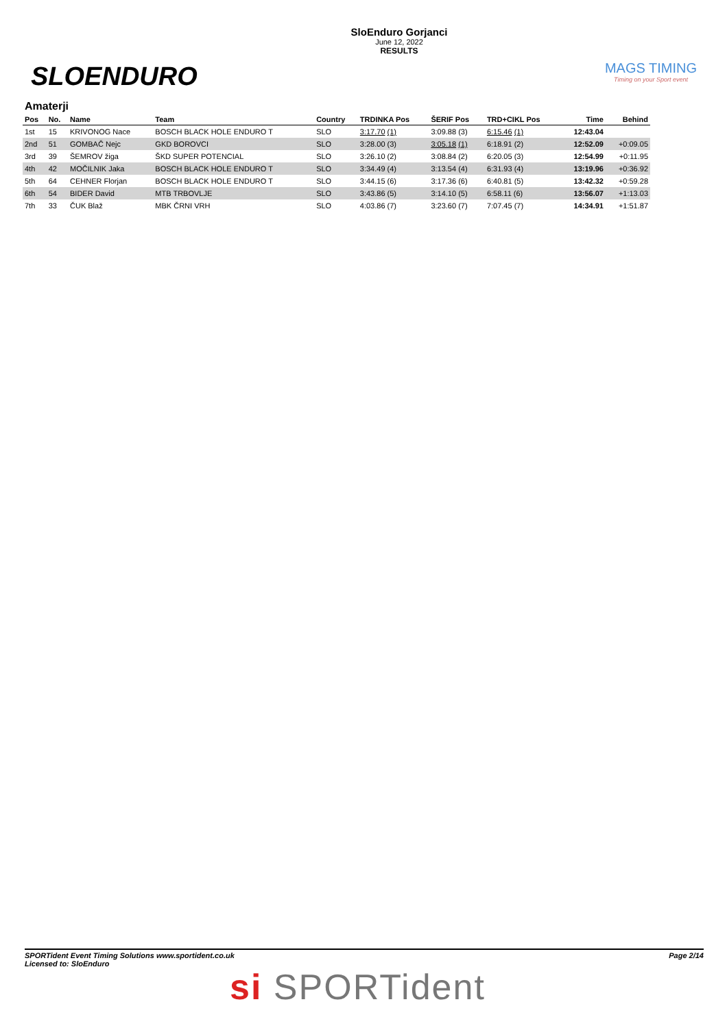SLOENDURO
SloEnduro Gorjanci
June 12, 2022
RESULTS
MAGS TIMING
Timing on your Sport event
Amaterji
| Pos | No. | Name | Team | Country | TRDINKA Pos | ŠERIF Pos | TRD+CIKL Pos | Time | Behind |
| --- | --- | --- | --- | --- | --- | --- | --- | --- | --- |
| 1st | 15 | KRIVONOG Nace | BOSCH BLACK HOLE ENDURO T | SLO | 3:17.70 (1) | 3:09.88 (3) | 6:15.46 (1) | 12:43.04 | |
| 2nd | 51 | GOMBAČ Nejc | GKD BOROVCI | SLO | 3:28.00 (3) | 3:05.18 (1) | 6:18.91 (2) | 12:52.09 | +0:09.05 |
| 3rd | 39 | ŠEMROV žiga | ŠKD SUPER POTENCIAL | SLO | 3:26.10 (2) | 3:08.84 (2) | 6:20.05 (3) | 12:54.99 | +0:11.95 |
| 4th | 42 | MOČILNIK Jaka | BOSCH BLACK HOLE ENDURO T | SLO | 3:34.49 (4) | 3:13.54 (4) | 6:31.93 (4) | 13:19.96 | +0:36.92 |
| 5th | 64 | CEHNER Florjan | BOSCH BLACK HOLE ENDURO T | SLO | 3:44.15 (6) | 3:17.36 (6) | 6:40.81 (5) | 13:42.32 | +0:59.28 |
| 6th | 54 | BIDER David | MTB TRBOVLJE | SLO | 3:43.86 (5) | 3:14.10 (5) | 6:58.11 (6) | 13:56.07 | +1:13.03 |
| 7th | 33 | ČUK Blaž | MBK ČRNI VRH | SLO | 4:03.86 (7) | 3:23.60 (7) | 7:07.45 (7) | 14:34.91 | +1:51.87 |
SPORTident Event Timing Solutions www.sportident.co.uk
Licensed to: SloEnduro
Page 2/14
si SPORTident